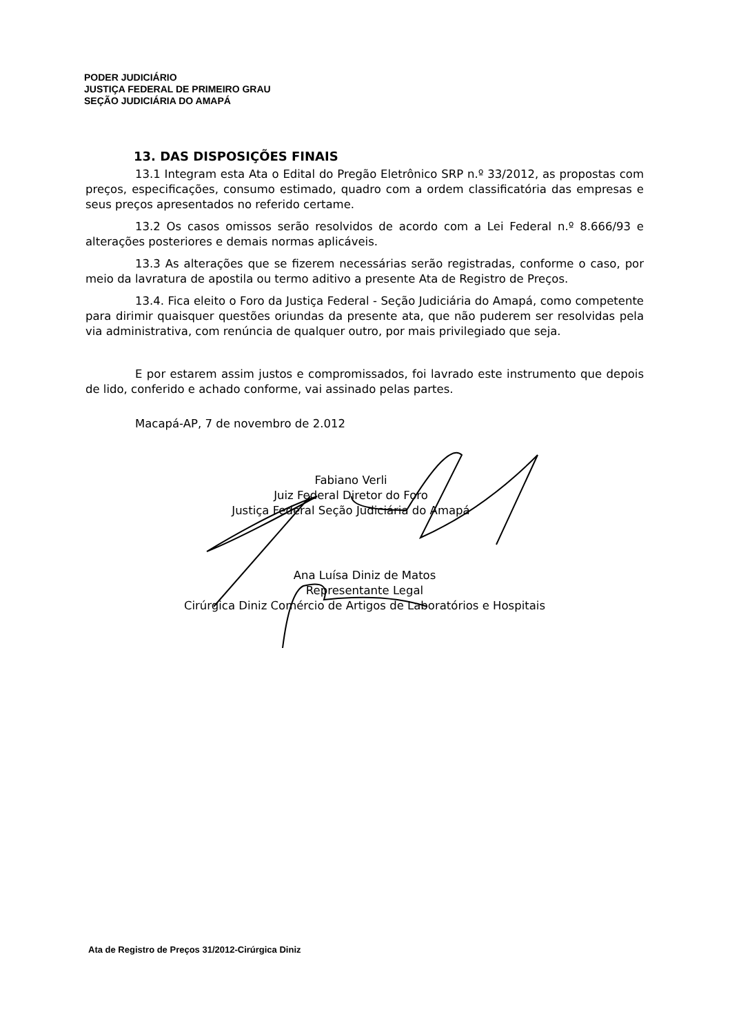PODER JUDICIÁRIO
JUSTIÇA FEDERAL DE PRIMEIRO GRAU
SEÇÃO JUDICIÁRIA DO AMAPÁ
13. DAS DISPOSIÇÕES FINAIS
13.1 Integram esta Ata o Edital do Pregão Eletrônico SRP n.º 33/2012, as propostas com preços, especificações, consumo estimado, quadro com a ordem classificatória das empresas e seus preços apresentados no referido certame.
13.2 Os casos omissos serão resolvidos de acordo com a Lei Federal n.º 8.666/93 e alterações posteriores e demais normas aplicáveis.
13.3 As alterações que se fizerem necessárias serão registradas, conforme o caso, por meio da lavratura de apostila ou termo aditivo a presente Ata de Registro de Preços.
13.4. Fica eleito o Foro da Justiça Federal - Seção Judiciária do Amapá, como competente para dirimir quaisquer questões oriundas da presente ata, que não puderem ser resolvidas pela via administrativa, com renúncia de qualquer outro, por mais privilegiado que seja.
E por estarem assim justos e compromissados, foi lavrado este instrumento que depois de lido, conferido e achado conforme, vai assinado pelas partes.
Macapá-AP, 7 de novembro de 2.012
Fabiano Verli
Juiz Federal Diretor do Foro
Justiça Federal Seção Judiciária do Amapá
Ana Luísa Diniz de Matos
Representante Legal
Cirúrgica Diniz Comércio de Artigos de Laboratórios e Hospitais
Ata de Registro de Preços 31/2012-Cirúrgica Diniz